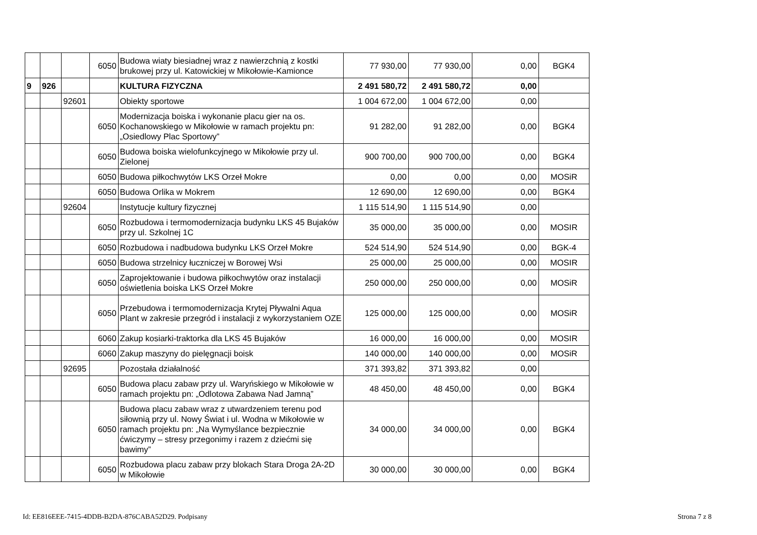| | | | 6050 | Budowa wiaty biesiadnej wraz z nawierzchnią z kostki brukowej przy ul. Katowickiej w Mikołowie-Kamionce | 77 930,00 | 77 930,00 | 0,00 | BGK4 |
| 9 | 926 | | | KULTURA FIZYCZNA | 2 491 580,72 | 2 491 580,72 | 0,00 | |
| | | 92601 | | Obiekty sportowe | 1 004 672,00 | 1 004 672,00 | 0,00 | |
| | | | 6050 | Modernizacja boiska i wykonanie placu gier na os. Kochanowskiego w Mikołowie w ramach projektu pn: „Osiedlowy Plac Sportowy” | 91 282,00 | 91 282,00 | 0,00 | BGK4 |
| | | | 6050 | Budowa boiska wielofunkcyjnego w Mikołowie przy ul. Zielonej | 900 700,00 | 900 700,00 | 0,00 | BGK4 |
| | | | 6050 | Budowa piłkochwytów LKS Orzeł Mokre | 0,00 | 0,00 | 0,00 | MOSiR |
| | | | 6050 | Budowa Orlika w Mokrem | 12 690,00 | 12 690,00 | 0,00 | BGK4 |
| | | 92604 | | Instytucje kultury fizycznej | 1 115 514,90 | 1 115 514,90 | 0,00 | |
| | | | 6050 | Rozbudowa i termomodernizacja budynku LKS 45 Bujaków przy ul. Szkolnej 1C | 35 000,00 | 35 000,00 | 0,00 | MOSIR |
| | | | 6050 | Rozbudowa i nadbudowa budynku LKS Orzeł Mokre | 524 514,90 | 524 514,90 | 0,00 | BGK-4 |
| | | | 6050 | Budowa strzelnicy łuczniczej w Borowej Wsi | 25 000,00 | 25 000,00 | 0,00 | MOSIR |
| | | | 6050 | Zaprojektowanie i budowa piłkochwytów oraz instalacji oświetlenia boiska LKS Orzeł Mokre | 250 000,00 | 250 000,00 | 0,00 | MOSiR |
| | | | 6050 | Przebudowa i termomodernizacja Krytej Pływalni Aqua Plant w zakresie przegród i instalacji z wykorzystaniem OZE | 125 000,00 | 125 000,00 | 0,00 | MOSiR |
| | | | 6060 | Zakup kosiarki-traktorka dla LKS 45 Bujaków | 16 000,00 | 16 000,00 | 0,00 | MOSIR |
| | | | 6060 | Zakup maszyny do pielęgnacji boisk | 140 000,00 | 140 000,00 | 0,00 | MOSiR |
| | | 92695 | | Pozostała działalność | 371 393,82 | 371 393,82 | 0,00 | |
| | | | 6050 | Budowa placu zabaw przy ul. Waryńskiego w Mikołowie w ramach projektu pn: „Odlotowa Zabawa Nad Jamną” | 48 450,00 | 48 450,00 | 0,00 | BGK4 |
| | | | 6050 | Budowa placu zabaw wraz z utwardzeniem terenu pod siłownią przy ul. Nowy Świat i ul. Wodna w Mikołowie w ramach projektu pn: „Na Wymyślance bezpiecznie ćwiczymy – stresy przegonimy i razem z dziećmi się bawimy” | 34 000,00 | 34 000,00 | 0,00 | BGK4 |
| | | | 6050 | Rozbudowa placu zabaw przy blokach Stara Droga 2A-2D w Mikołowie | 30 000,00 | 30 000,00 | 0,00 | BGK4 |
Id: EE816EEE-7415-4DDB-B2DA-876CABA52D29. Podpisany Strona 7 z 8